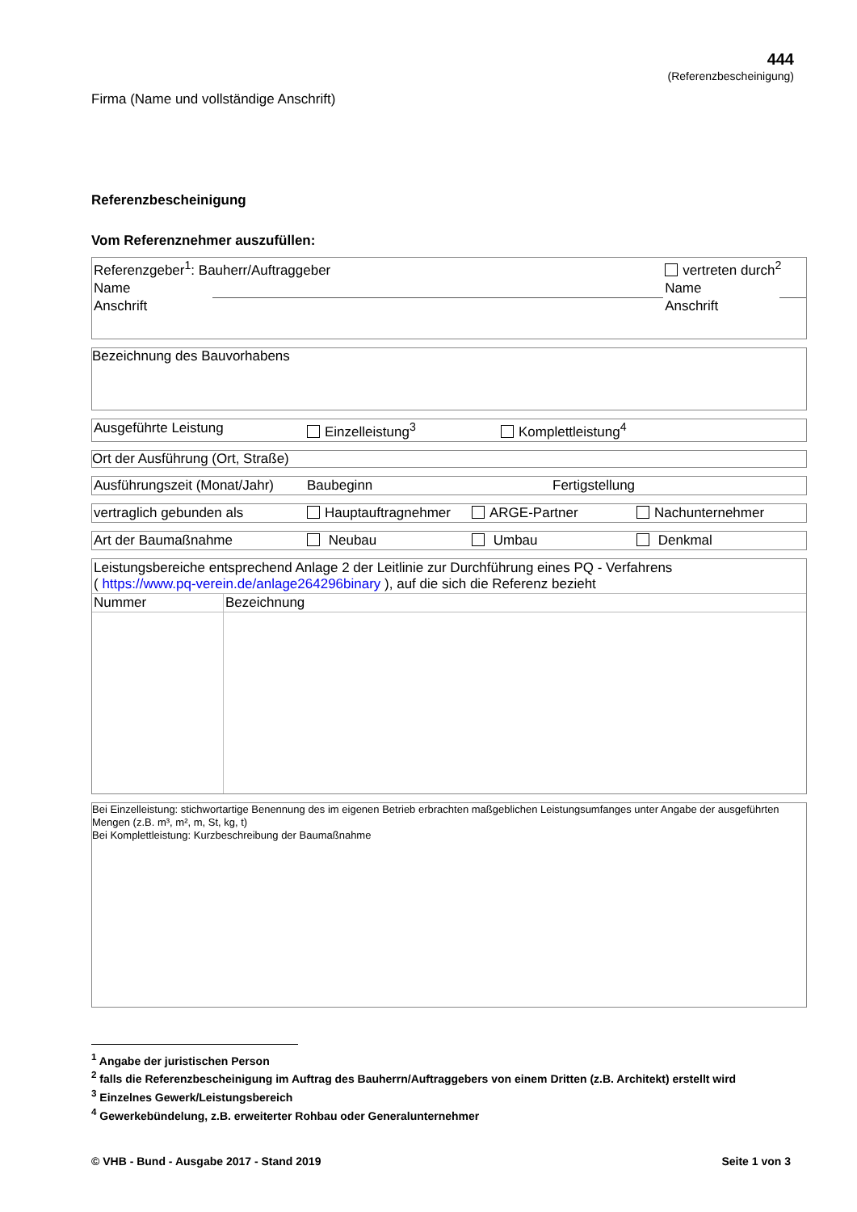444
(Referenzbescheinigung)
Firma (Name und vollständige Anschrift)
Referenzbescheinigung
Vom Referenznehmer auszufüllen:
| Referenzgeber<sup>1</sup>: Bauherr/Auftraggeber | | vertreten durch<sup>2</sup> | |
| Name | | Name | |
| Anschrift | | Anschrift | |
Bezeichnung des Bauvorhabens
| Ausgeführte Leistung | Einzelleistung<sup>3</sup> | Komplettleistung<sup>4</sup> |
Ort der Ausführung (Ort, Straße)
| Ausführungszeit (Monat/Jahr) | Baubeginn | Fertigstellung |
| vertraglich gebunden als | Hauptauftragnehmer | ARGE-Partner | Nachunternehmer |
| Art der Baumaßnahme | Neubau | Umbau | Denkmal |
| Leistungsbereiche entsprechend Anlage 2 der Leitlinie zur Durchführung eines PQ - Verfahrens ( https://www.pq-verein.de/anlage264296binary ), auf die sich die Referenz bezieht | |
| Nummer | Bezeichnung |
Bei Einzelleistung: stichwortartige Benennung des im eigenen Betrieb erbrachten maßgeblichen Leistungsumfanges unter Angabe der ausgeführten Mengen (z.B. m³, m², m, St, kg, t)
Bei Komplettleistung: Kurzbeschreibung der Baumaßnahme
<sup>1</sup> Angabe der juristischen Person
<sup>2</sup> falls die Referenzbescheinigung im Auftrag des Bauherrn/Auftraggebers von einem Dritten (z.B. Architekt) erstellt wird
<sup>3</sup> Einzelnes Gewerk/Leistungsbereich
<sup>4</sup> Gewerkebündelung, z.B. erweiterter Rohbau oder Generalunternehmer
© VHB - Bund - Ausgabe 2017 - Stand 2019 Seite 1 von 3